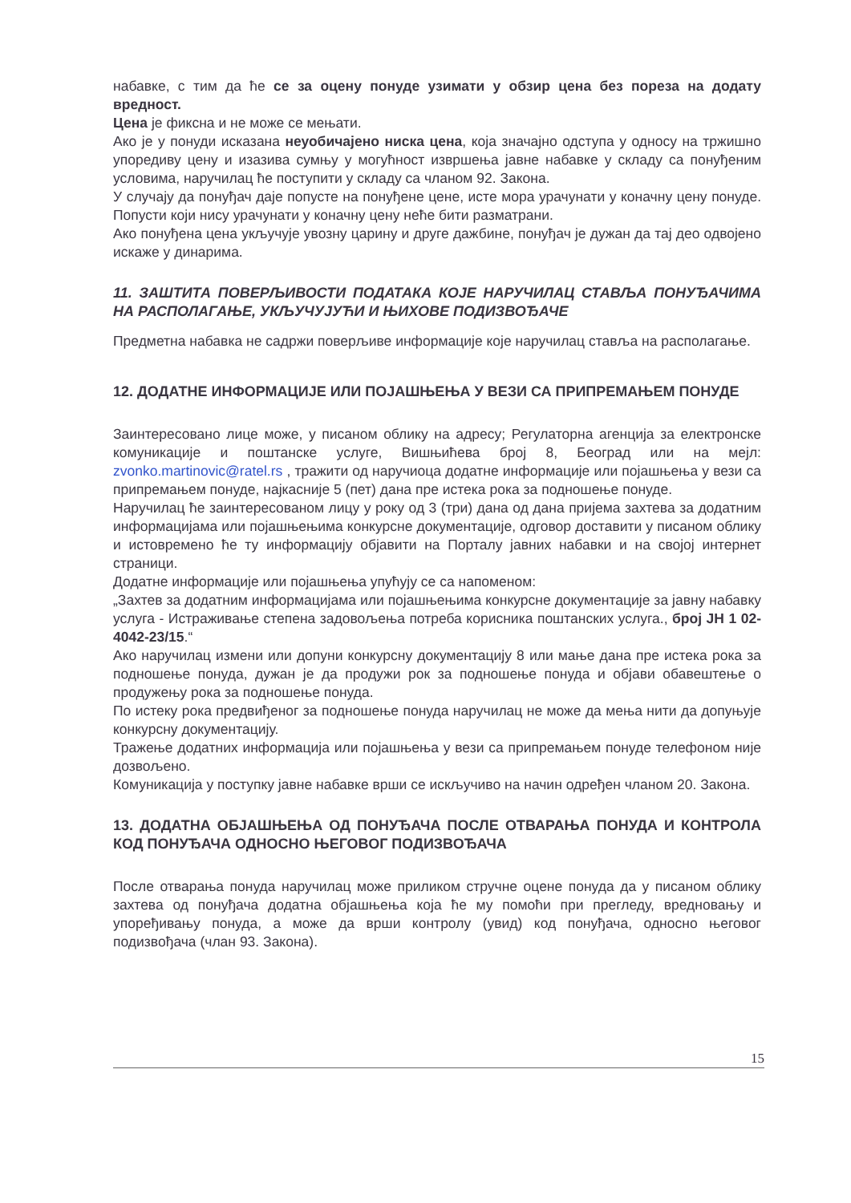набавке, с тим да ће се за оцену понуде узимати у обзир цена без пореза на додату вредност.
Цена је фиксна и не може се мењати.
Ако је у понуди исказана неуобичајено ниска цена, која значајно одступа у односу на тржишно упоредиву цену и изазива сумњу у могућност извршења јавне набавке у складу са понуђеним условима, наручилац ће поступити у складу са чланом 92. Закона.
У случају да понуђач даје попусте на понуђене цене, исте мора урачунати у коначну цену понуде. Попусти који нису урачунати у коначну цену неће бити разматрани.
Ако понуђена цена укључује увозну царину и друге дажбине, понуђач је дужан да тај део одвојено искаже у динарима.
11. ЗАШТИТА ПОВЕРЉИВОСТИ ПОДАТАКА КОЈЕ НАРУЧИЛАЦ СТАВЉА ПОНУЂАЧИМА НА РАСПОЛАГАЊЕ, УКЉУЧУЈУЋИ И ЊИХОВЕ ПОДИЗВОЂАЧЕ
Предметна набавка не садржи поверљиве информације које наручилац ставља на располагање.
12. ДОДАТНЕ ИНФОРМАЦИЈЕ ИЛИ ПОЈАШЊЕЊА У ВЕЗИ СА ПРИПРЕМАЊЕМ ПОНУДЕ
Заинтересовано лице може, у писаном облику на адресу; Регулаторна агенција за електронске комуникације и поштанске услуге, Вишњићева број 8, Београд или на мејл: zvonko.martinovic@ratel.rs , тражити од наручиоца додатне информације или појашњења у вези са припремањем понуде, најкасније 5 (пет) дана пре истека рока за подношење понуде.
Наручилац ће заинтересованом лицу у року од 3 (три) дана од дана пријема захтева за додатним информацијама или појашњењима конкурсне документације, одговор доставити у писаном облику и истовремено ће ту информацију објавити на Порталу јавних набавки и на својој интернет страници.
Додатне информације или појашњења упућују се са напоменом:
„Захтев за додатним информацијама или појашњењима конкурсне документације за јавну набавку услуга - Истраживање степена задовољења потреба корисника поштанских услуга., број ЈН 1 02-4042-23/15.“
Ако наручилац измени или допуни конкурсну документацију 8 или мање дана пре истека рока за подношење понуда, дужан је да продужи рок за подношење понуда и објави обавештење о продужењу рока за подношење понуда.
По истеку рока предвиђеног за подношење понуда наручилац не може да мења нити да допуњује конкурсну документацију.
Тражење додатних информација или појашњења у вези са припремањем понуде телефоном није дозвољено.
Комуникација у поступку јавне набавке врши се искључиво на начин одређен чланом 20. Закона.
13. ДОДАТНА ОБЈАШЊЕЊА ОД ПОНУЂАЧА ПОСЛЕ ОТВАРАЊА ПОНУДА И КОНТРОЛА КОД ПОНУЂАЧА ОДНОСНО ЊЕГОВОГ ПОДИЗВОЂАЧА
После отварања понуда наручилац може приликом стручне оцене понуда да у писаном облику захтева од понуђача додатна објашњења која ће му помоћи при прегледу, вредновању и упоређивању понуда, а може да врши контролу (увид) код понуђача, односно његовог подизвођача (члан 93. Закона).
15